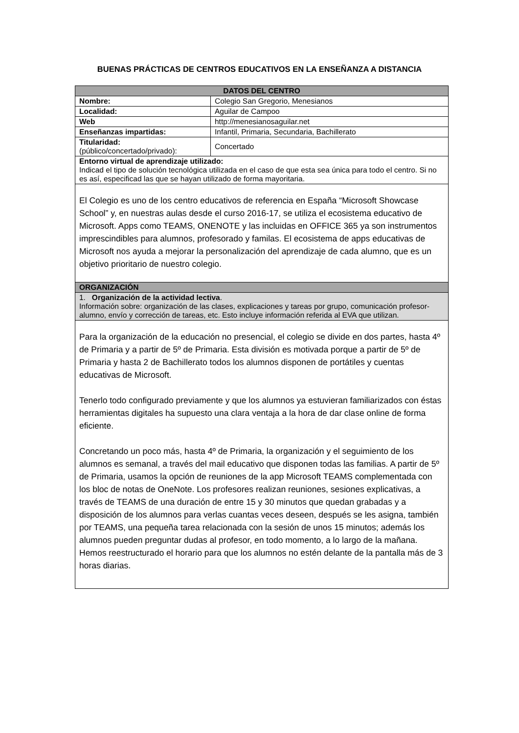BUENAS PRÁCTICAS DE CENTROS EDUCATIVOS EN LA ENSEÑANZA A DISTANCIA
| DATOS DEL CENTRO | |
| --- | --- |
| Nombre: | Colegio San Gregorio, Menesianos |
| Localidad: | Aguilar de Campoo |
| Web | http://menesianosaguilar.net |
| Enseñanzas impartidas: | Infantil, Primaria, Secundaria, Bachillerato |
| Titularidad: (público/concertado/privado): | Concertado |
| Entorno virtual de aprendizaje utilizado: Indicad el tipo de solución tecnológica utilizada en el caso de que esta sea única para todo el centro. Si no es así, especificad las que se hayan utilizado de forma mayoritaria. | |
| El Colegio es uno de los centro educativos de referencia en España “Microsoft Showcase School” y, en nuestras aulas desde el curso 2016-17, se utiliza el ecosistema educativo de Microsoft. Apps como TEAMS, ONENOTE y las incluidas en OFFICE 365 ya son instrumentos imprescindibles para alumnos, profesorado y familas. El ecosistema de apps educativas de Microsoft nos ayuda a mejorar la personalización del aprendizaje de cada alumno, que es un objetivo prioritario de nuestro colegio. | |
| ORGANIZACIÓN | |
| 1. Organización de la actividad lectiva . Información sobre: organización de las clases, explicaciones y tareas por grupo, comunicación profesor-alumno, envío y corrección de tareas, etc. Esto incluye información referida al EVA que utilizan. | |
| Para la organización de la educación no presencial, el colegio se divide en dos partes, hasta 4º de Primaria y a partir de 5º de Primaria. Esta división es motivada porque a partir de 5º de Primaria y hasta 2 de Bachillerato todos los alumnos disponen de portátiles y cuentas educativas de Microsoft. Tenerlo todo configurado previamente y que los alumnos ya estuvieran familiarizados con éstas herramientas digitales ha supuesto una clara ventaja a la hora de dar clase online de forma eficiente. Concretando un poco más, hasta 4º de Primaria, la organización y el seguimiento de los alumnos es semanal, a través del mail educativo que disponen todas las familias. A partir de 5º de Primaria, usamos la opción de reuniones de la app Microsoft TEAMS complementada con los bloc de notas de OneNote. Los profesores realizan reuniones, sesiones explicativas, a través de TEAMS de una duración de entre 15 y 30 minutos que quedan grabadas y a disposición de los alumnos para verlas cuantas veces deseen, después se les asigna, también por TEAMS, una pequeña tarea relacionada con la sesión de unos 15 minutos; además los alumnos pueden preguntar dudas al profesor, en todo momento, a lo largo de la mañana. Hemos reestructurado el horario para que los alumnos no estén delante de la pantalla más de 3 horas diarias. | |